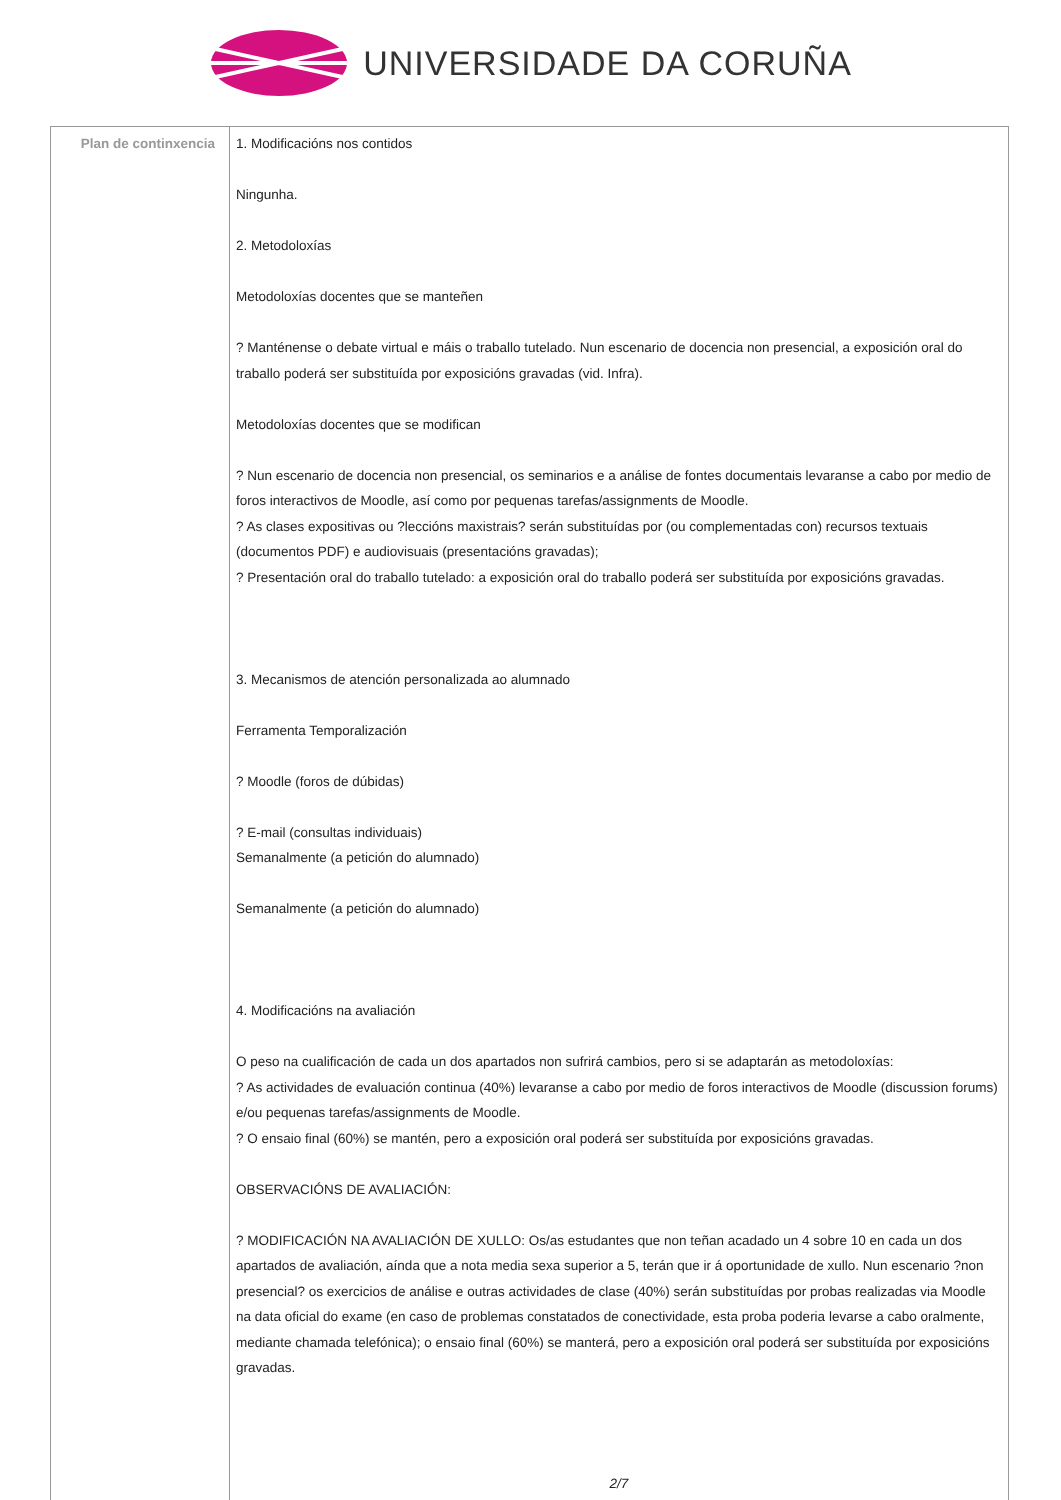UNIVERSIDADE DA CORUÑA
| Plan de continxencia | 1. Modificacións nos contidos Ningunha. 2. Metodoloxías Metodoloxías docentes que se manteñen ? Manténense o debate virtual e máis o traballo tutelado. Nun escenario de docencia non presencial, a exposición oral do traballo poderá ser substituída por exposicións gravadas (vid. Infra). Metodoloxías docentes que se modifican ? Nun escenario de docencia non presencial, os seminarios e a análise de fontes documentais levaranse a cabo por medio de foros interactivos de Moodle, así como por pequenas tarefas/assignments de Moodle. ? As clases expositivas ou ?leccións maxistrais? serán substituídas por (ou complementadas con) recursos textuais (documentos PDF) e audiovisuais (presentacións gravadas); ? Presentación oral do traballo tutelado: a exposición oral do traballo poderá ser substituída por exposicións gravadas. 3. Mecanismos de atención personalizada ao alumnado Ferramenta Temporalización ? Moodle (foros de dúbidas) ? E-mail (consultas individuais) Semanalmente (a petición do alumnado) Semanalmente (a petición do alumnado) 4. Modificacións na avaliación O peso na cualificación de cada un dos apartados non sufrirá cambios, pero si se adaptarán as metodoloxías: ? As actividades de evaluación continua (40%) levaranse a cabo por medio de foros interactivos de Moodle (discussion forums) e/ou pequenas tarefas/assignments de Moodle. ? O ensaio final (60%) se mantén, pero a exposición oral poderá ser substituída por exposicións gravadas. OBSERVACIÓNS DE AVALIACIÓN: ? MODIFICACIÓN NA AVALIACIÓN DE XULLO: Os/as estudantes que non teñan acadado un 4 sobre 10 en cada un dos apartados de avaliación, aínda que a nota media sexa superior a 5, terán que ir á oportunidade de xullo. Nun escenario ?non presencial? os exercicios de análise e outras actividades de clase (40%) serán substituídas por probas realizadas via Moodle na data oficial do exame (en caso de problemas constatados de conectividade, esta proba poderia levarse a cabo oralmente, mediante chamada telefónica); o ensaio final (60%) se manterá, pero a exposición oral poderá ser substituída por exposicións gravadas. 2/7 |